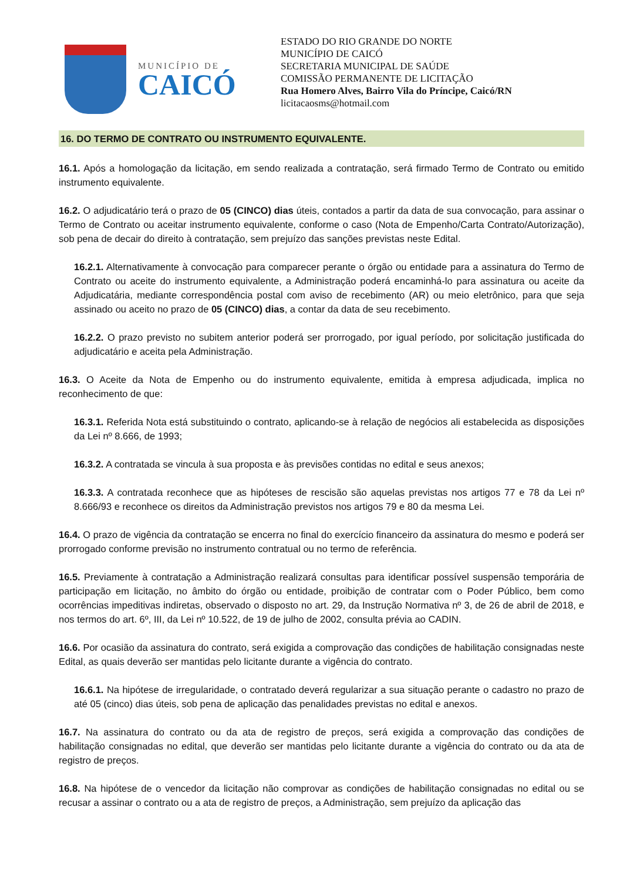MUNICÍPIO DE
CAICÓ
ESTADO DO RIO GRANDE DO NORTE
MUNICÍPIO DE CAICÓ
SECRETARIA MUNICIPAL DE SAÚDE
COMISSÃO PERMANENTE DE LICITAÇÃO
Rua Homero Alves, Bairro Vila do Príncipe, Caicó/RN
licitacaosms@hotmail.com
16. DO TERMO DE CONTRATO OU INSTRUMENTO EQUIVALENTE.
16.1. Após a homologação da licitação, em sendo realizada a contratação, será firmado Termo de Contrato ou emitido instrumento equivalente.
16.2. O adjudicatário terá o prazo de 05 (CINCO) dias úteis, contados a partir da data de sua convocação, para assinar o Termo de Contrato ou aceitar instrumento equivalente, conforme o caso (Nota de Empenho/Carta Contrato/Autorização), sob pena de decair do direito à contratação, sem prejuízo das sanções previstas neste Edital.
16.2.1. Alternativamente à convocação para comparecer perante o órgão ou entidade para a assinatura do Termo de Contrato ou aceite do instrumento equivalente, a Administração poderá encaminhá-lo para assinatura ou aceite da Adjudicatária, mediante correspondência postal com aviso de recebimento (AR) ou meio eletrônico, para que seja assinado ou aceito no prazo de 05 (CINCO) dias, a contar da data de seu recebimento.
16.2.2. O prazo previsto no subitem anterior poderá ser prorrogado, por igual período, por solicitação justificada do adjudicatário e aceita pela Administração.
16.3. O Aceite da Nota de Empenho ou do instrumento equivalente, emitida à empresa adjudicada, implica no reconhecimento de que:
16.3.1. Referida Nota está substituindo o contrato, aplicando-se à relação de negócios ali estabelecida as disposições da Lei nº 8.666, de 1993;
16.3.2. A contratada se vincula à sua proposta e às previsões contidas no edital e seus anexos;
16.3.3. A contratada reconhece que as hipóteses de rescisão são aquelas previstas nos artigos 77 e 78 da Lei nº 8.666/93 e reconhece os direitos da Administração previstos nos artigos 79 e 80 da mesma Lei.
16.4. O prazo de vigência da contratação se encerra no final do exercício financeiro da assinatura do mesmo e poderá ser prorrogado conforme previsão no instrumento contratual ou no termo de referência.
16.5. Previamente à contratação a Administração realizará consultas para identificar possível suspensão temporária de participação em licitação, no âmbito do órgão ou entidade, proibição de contratar com o Poder Público, bem como ocorrências impeditivas indiretas, observado o disposto no art. 29, da Instrução Normativa nº 3, de 26 de abril de 2018, e nos termos do art. 6º, III, da Lei nº 10.522, de 19 de julho de 2002, consulta prévia ao CADIN.
16.6. Por ocasião da assinatura do contrato, será exigida a comprovação das condições de habilitação consignadas neste Edital, as quais deverão ser mantidas pelo licitante durante a vigência do contrato.
16.6.1. Na hipótese de irregularidade, o contratado deverá regularizar a sua situação perante o cadastro no prazo de até 05 (cinco) dias úteis, sob pena de aplicação das penalidades previstas no edital e anexos.
16.7. Na assinatura do contrato ou da ata de registro de preços, será exigida a comprovação das condições de habilitação consignadas no edital, que deverão ser mantidas pelo licitante durante a vigência do contrato ou da ata de registro de preços.
16.8. Na hipótese de o vencedor da licitação não comprovar as condições de habilitação consignadas no edital ou se recusar a assinar o contrato ou a ata de registro de preços, a Administração, sem prejuízo da aplicação das